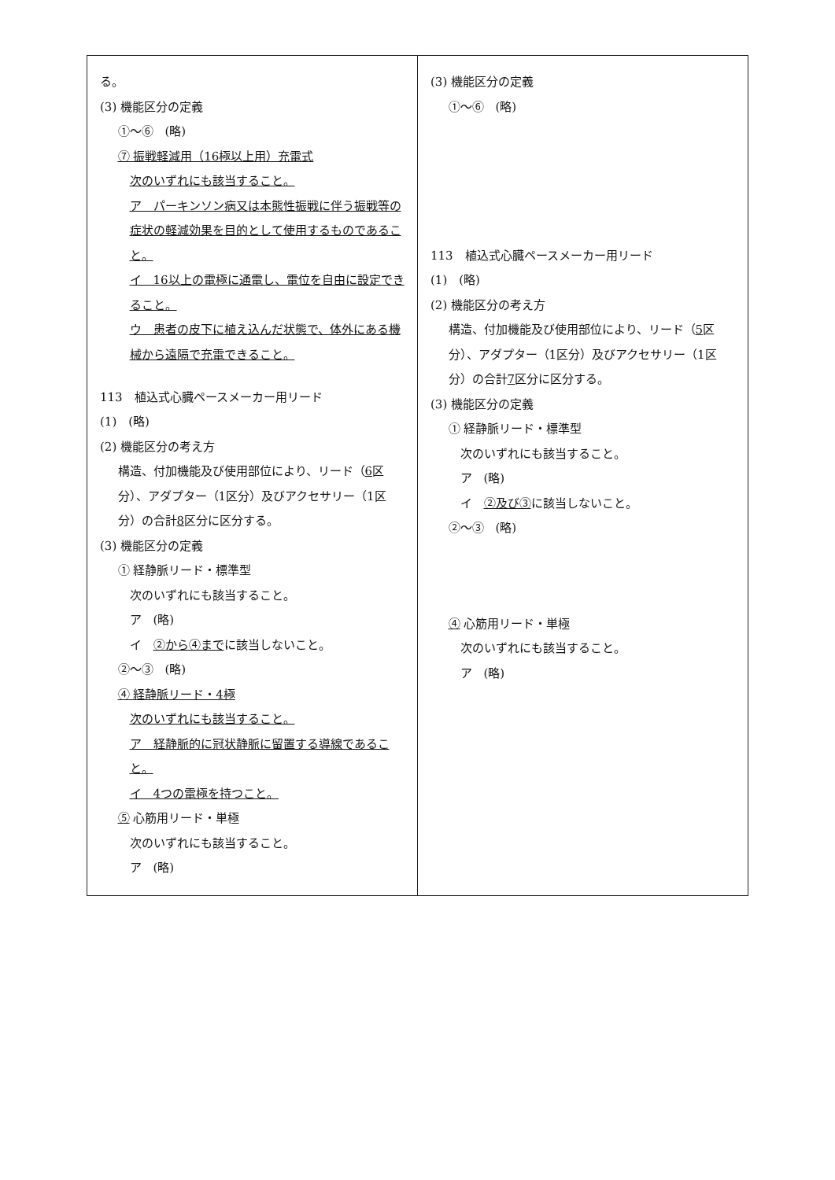| る。 (3) 機能区分の定義 ①～⑥ (略) ⑦ 振戦軽減用（16極以上用）充電式 次のいずれにも該当すること。 ア パーキンソン病又は本態性振戦に伴う振戦等の症状の軽減効果を目的として使用するものであること。 イ 16以上の電極に通電し、電位を自由に設定できること。 ウ 患者の皮下に植え込んだ状態で、体外にある機械から遠隔で充電できること。 113 植込式心臓ペースメーカー用リード (1) (略) (2) 機能区分の考え方 構造、付加機能及び使用部位により、リード（ 6 区分）、アダプター（1区分）及びアクセサリー（1区分）の合計 8 区分に区分する。 (3) 機能区分の定義 ① 経静脈リード・標準型 次のいずれにも該当すること。 ア (略) イ ②から④まで に該当しないこと。 ②～③ (略) ④ 経静脈リード・4極 次のいずれにも該当すること。 ア 経静脈的に冠状静脈に留置する導線であること。 イ 4つの電極を持つこと。 ⑤ 心筋用リード・単極 次のいずれにも該当すること。 ア (略) | (3) 機能区分の定義 ①～⑥ (略) 113 植込式心臓ペースメーカー用リード (1) (略) (2) 機能区分の考え方 構造、付加機能及び使用部位により、リード（ 5 区分）、アダプター（1区分）及びアクセサリー（1区分）の合計 7 区分に区分する。 (3) 機能区分の定義 ① 経静脈リード・標準型 次のいずれにも該当すること。 ア (略) イ ②及び③ に該当しないこと。 ②～③ (略) ④ 心筋用リード・単極 次のいずれにも該当すること。 ア (略) |